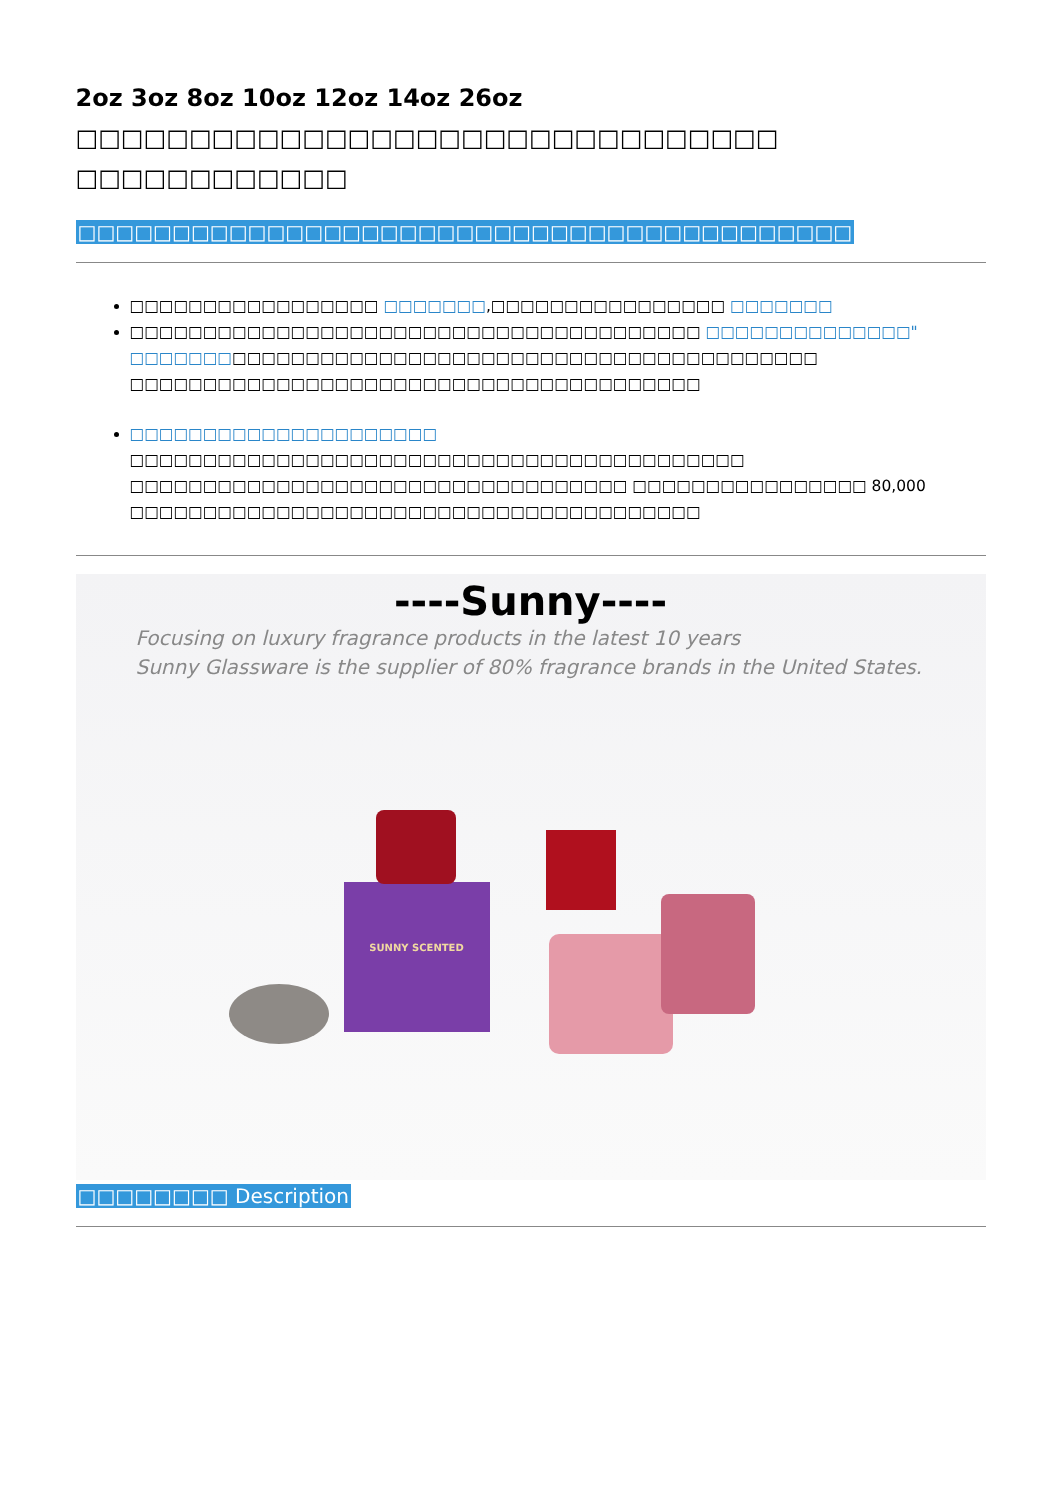2oz 3oz 8oz 10oz 12oz 14oz 26oz □□□□□□□□□□□□□□□□□□□□□□□□□□□□□□□ □□□□□□□□□□□□
□□□□□□□□□□□□□□□□□□□□□□□□□□□□□□□□□□□□□□□□□
□□□□□□□□□□□□□□□□□ □□□□□□□,□□□□□□□□□□□□□□□□ □□□□□□□
□□□□□□□□□□□□□□□□□□□□□□□□□□□□□□□□□□□□□□□ □□□□□□□□□□□□□□" □□□□□□□□□□□□□□□□□□□□□□□□□□□□□□□□□□□□□□□□□□□□□□□ □□□□□□□□□□□□□□□□□□□□□□□□□□□□□□□□□□□□□□□
□□□□□□□□□□□□□□□□□□□□□ □□□□□□□□□□□□□□□□□□□□□□□□□□□□□□□□□□□□□□□□□□ □□□□□□□□□□□□□□□□□□□□□□□□□□□□□□□□□□ □□□□□□□□□□□□□□□□ 80,000 □□□□□□□□□□□□□□□□□□□□□□□□□□□□□□□□□□□□□□□
----Sunny----
Focusing on luxury fragrance products in the latest 10 years
Sunny Glassware is the supplier of 80% fragrance brands in the United States.
SUNNY SCENTED
□□□□□□□□ Description